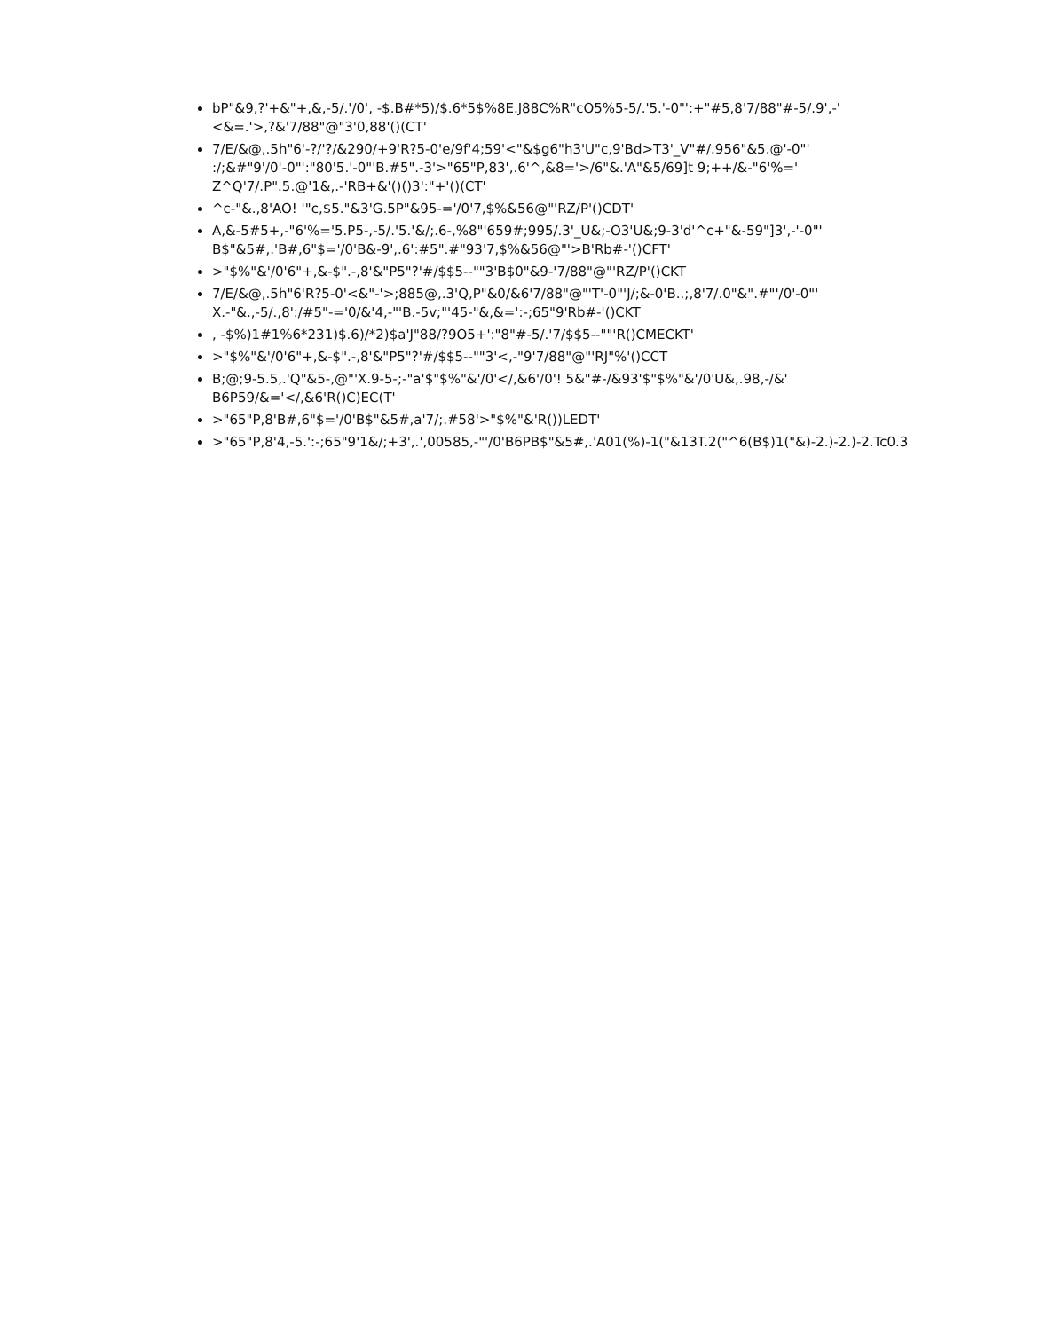bP"&9,?'+&"+,&,-5/.'/0', -$.B#*5)/$.6*5$%8E.J88C%R"cO5%5-5/.'5.'-0"':+"#5,8'7/88"#-5/.9',-'
<&=.'>,?&'7/88"@"3'0,88'()(CT'
7/E/&@,.5h"6'-?/'?/&290/+9'R?5-0'e/9f'4;59'<"&$g6"h3'U"c,9'Bd>T3'_V"#/.956"&5.@'-0"'
:/;&#"9'/0'-0"':"80'5.'-0"'B.#5".-3'>"65"P,83',.6'^,&8='>/6"&.'A"&5/69]t 9;++/&-"6'%='
Z^Q'7/.P".5.@'1&,.-'RB+&'()()3':"+'()(CT'
^c-"&.,8'AO! '"c,$5."&3'G.5P"&95-='/0'7,$%&56@"'RZ/P'()CDT'
A,&-5#5+,-"6'%='5.P5-,-5/.'5.'&/;.6-,%8"'659#;995/.3'_U&;-O3'U&;9-3'd'^c+"&-59"]3',-'-0"'
B$"&5#,.'B#,6"$='/0'B&-9',.6':#5".#"93'7,$%&56@"'>B'Rb#-'()CFT'
>"$%"&'/0'6"+,&-$".-,8'&"P5"?'#/$$5--""3'B$0"&9-'7/88"@"'RZ/P'()CKT
7/E/&@,.5h"6'R?5-0'<&"-'>;885@,.3'Q,P"&0/&6'7/88"@"'T'-0"'J/;&-0'B..;,8'7/.0"&".#"'/0'-0"'
X.-"&.,-5/.,8':/#5"-='0/&'4,-"'B.-5v;"'45-"&,&=':-;65"9'Rb#-'()CKT
, -$%)1#1%6*231)$.6)/*2)$a'J"88/?9O5+':"8"#-5/.'7/$$5--""'R()CMECKT'
>"$%"&'/0'6"+,&-$".-,8'&"P5"?'#/$$5--""3'<,-"9'7/88"@"'RJ"%'()CCT
B;@;9-5.5,.'Q"&5-,@"'X.9-5-;-"a'$"$%"&'/0'</,&6'/0'! 5&"#-/&93'$"$%"&'/0'U&,.98,-/&'
B6P59/&='</,&6'R()C)EC(T'
>"65"P,8'B#,6"$='/0'B$"&5#,a'7/;.#58'>"$%"&'R())LEDT'
>"65"P,8'4,-5.':-;65"9'1&/;+3',.',00585,-"'/0'B6PB$"&5#,.'A01(%)-1("&13T.2("^6(B$)1("&)-2.)-2.)-2.Tc0.3